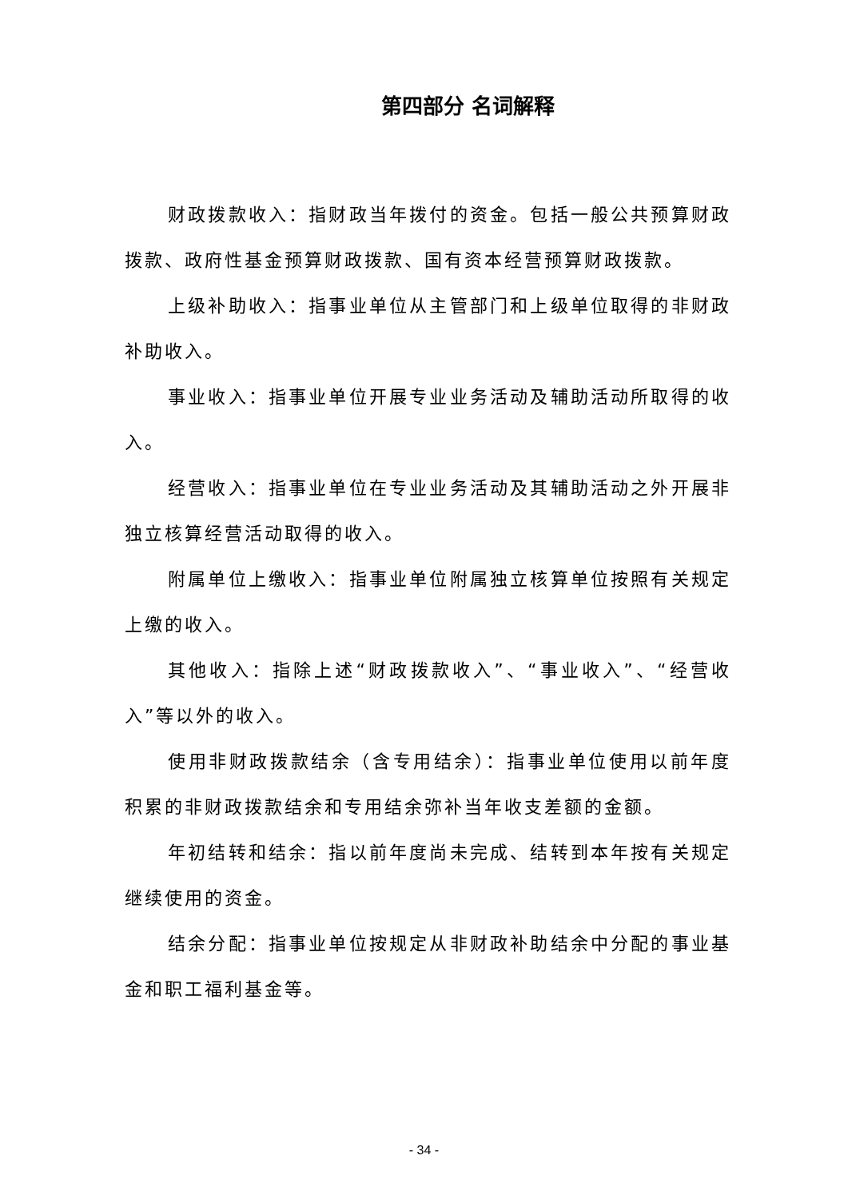第四部分 名词解释
财政拨款收入：指财政当年拨付的资金。包括一般公共预算财政拨款、政府性基金预算财政拨款、国有资本经营预算财政拨款。
上级补助收入：指事业单位从主管部门和上级单位取得的非财政补助收入。
事业收入：指事业单位开展专业业务活动及辅助活动所取得的收入。
经营收入：指事业单位在专业业务活动及其辅助活动之外开展非独立核算经营活动取得的收入。
附属单位上缴收入：指事业单位附属独立核算单位按照有关规定上缴的收入。
其他收入：指除上述“财政拨款收入”、“事业收入”、“经营收入”等以外的收入。
使用非财政拨款结余（含专用结余）：指事业单位使用以前年度积累的非财政拨款结余和专用结余弥补当年收支差额的金额。
年初结转和结余：指以前年度尚未完成、结转到本年按有关规定继续使用的资金。
结余分配：指事业单位按规定从非财政补助结余中分配的事业基金和职工福利基金等。
- 34 -